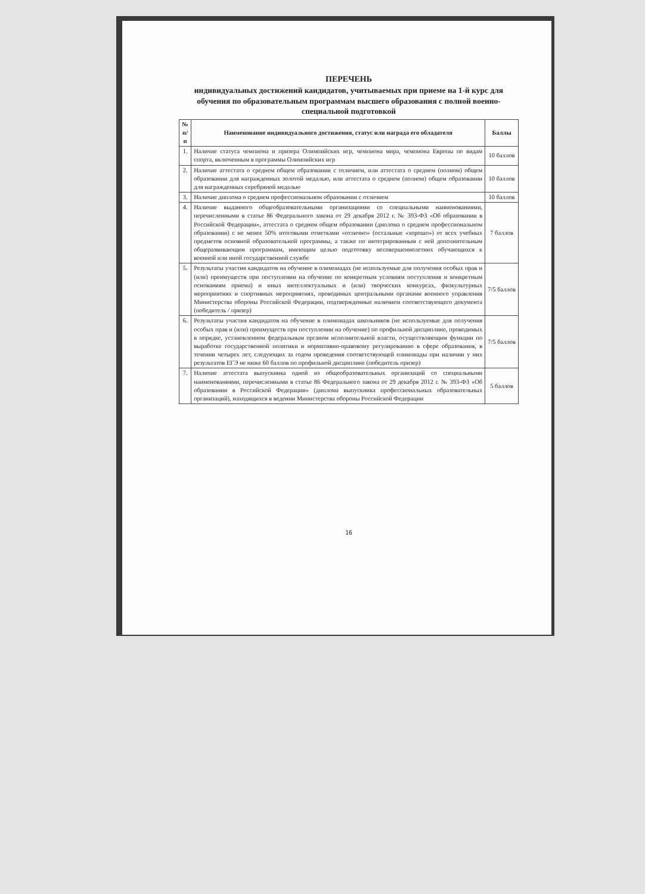ПЕРЕЧЕНЬ
индивидуальных достижений кандидатов, учитываемых при приеме на 1-й курс для обучения по образовательным программам высшего образования с полной военно-специальной подготовкой
| № п/п | Наименование индивидуального достижения, статус или награда его обладателя | Баллы |
| --- | --- | --- |
| 1. | Наличие статуса чемпиона и призера Олимпийских игр, чемпиона мира, чемпиона Европы по видам спорта, включенным в программы Олимпийских игр | 10 баллов |
| 2. | Наличие аттестата о среднем общем образовании с отличием, или аттестата о среднем (полном) общем образовании для награжденных золотой медалью, или аттестата о среднем (полном) общем образовании для награжденных серебряной медалью | 10 баллов |
| 3. | Наличие диплома о среднем профессиональном образовании с отличием | 10 баллов |
| 4. | Наличие выданного общеобразовательными организациями со специальными наименованиями, перечисленными в статье 86 Федерального закона от 29 декабря 2012 г. № 393-ФЗ «Об образовании в Российской Федерации», аттестата о среднем общем образовании (диплома о среднем профессиональном образовании) с не менее 50% итоговыми отметками «отлично» (остальные «хорошо») от всех учебных предметов основной образовательной программы, а также по интегрированным с ней дополнительным общеразвивающим программам, имеющим целью подготовку несовершеннолетних обучающихся к военной или иной государственной службе | 7 баллов |
| 5. | Результаты участия кандидатов на обучение в олимпиадах (не используемые для получения особых прав и (или) преимуществ при поступлении на обучение по конкретным условиям поступления и конкретным основаниям приема) и иных интеллектуальных и (или) творческих конкурсах, физкультурных мероприятиях и спортивных мероприятиях, проводимых центральными органами военного управления Министерства обороны Российской Федерации, подтвержденные наличием соответствующего документа (победитель / призер) | 7/5 баллов |
| 6. | Результаты участия кандидатов на обучение в олимпиадах школьников (не используемые для получения особых прав и (или) преимуществ при поступлении на обучение) по профильной дисциплине, проводимых в порядке, установленном федеральным органом исполнительной власти, осуществляющим функции по выработке государственной политики и нормативно-правовому регулированию в сфере образования, в течении четырех лет, следующих за годом проведения соответствующей олимпиады при наличии у них результатов ЕГЭ не ниже 60 баллов по профильной дисциплине (победитель призер) | 7/5 баллов |
| 7. | Наличие аттестата выпускника одной из общеобразовательных организаций со специальными наименованиями, перечисленными в статье 86 Федерального закона от 29 декабря 2012 г. № 393-ФЗ «Об образовании в Российской Федерации» (диплома выпускника профессиональных образовательных организаций), находящихся в ведении Министерства обороны Российской Федерации | 5 баллов |
16